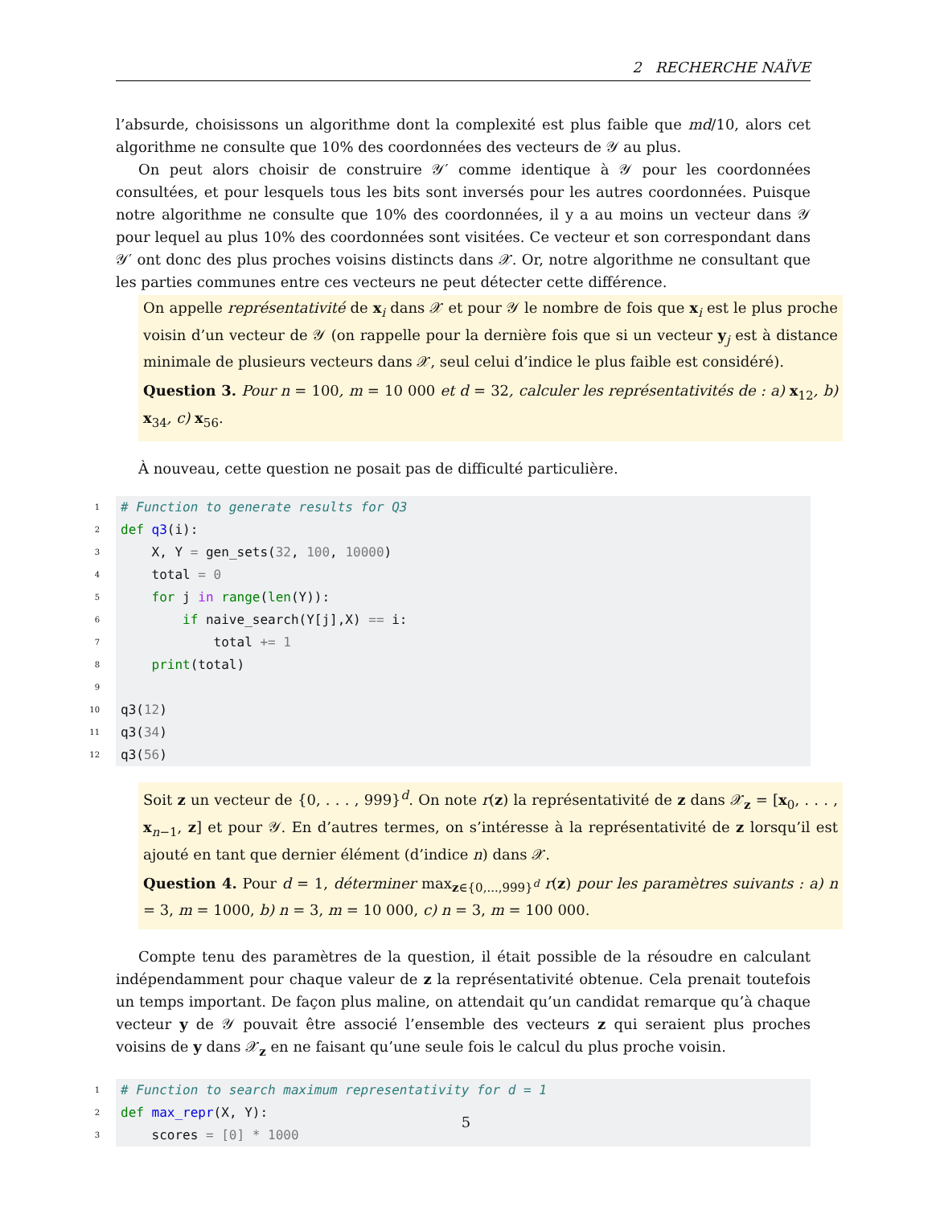2 RECHERCHE NAÏVE
l’absurde, choisissons un algorithme dont la complexité est plus faible que md/10, alors cet algorithme ne consulte que 10% des coordonnées des vecteurs de 𝒴 au plus.
On peut alors choisir de construire 𝒴′ comme identique à 𝒴 pour les coordonnées consultées, et pour lesquels tous les bits sont inversés pour les autres coordonnées. Puisque notre algorithme ne consulte que 10% des coordonnées, il y a au moins un vecteur dans 𝒴 pour lequel au plus 10% des coordonnées sont visitées. Ce vecteur et son correspondant dans 𝒴′ ont donc des plus proches voisins distincts dans 𝒳. Or, notre algorithme ne consultant que les parties communes entre ces vecteurs ne peut détecter cette différence.
On appelle représentativité de x<sub>i</sub> dans 𝒳 et pour 𝒴 le nombre de fois que x<sub>i</sub> est le plus proche voisin d’un vecteur de 𝒴 (on rappelle pour la dernière fois que si un vecteur y<sub>j</sub> est à distance minimale de plusieurs vecteurs dans 𝒳, seul celui d’indice le plus faible est considéré).
Question 3. Pour n = 100, m = 10 000 et d = 32, calculer les représentativités de : a) x<sub>12</sub>, b) x<sub>34</sub>, c) x<sub>56</sub>.
À nouveau, cette question ne posait pas de difficulté particulière.
1 # Function to generate results for Q3
2 def q3(i):
3 X, Y = gen_sets(32, 100, 10000)
4 total = 0
5 for j in range(len(Y)):
6 if naive_search(Y[j],X) == i:
7 total += 1
8 print(total)
9
10 q3(12)
11 q3(34)
12 q3(56)
Soit z un vecteur de {0, . . . , 999}<sup>d</sup>. On note r(z) la représentativité de z dans 𝒳<sub>z</sub> = [x<sub>0</sub>, . . . , x<sub>n−1</sub>, z] et pour 𝒴. En d’autres termes, on s’intéresse à la représentativité de z lorsqu’il est ajouté en tant que dernier élément (d’indice n) dans 𝒳.
Question 4. Pour d = 1, déterminer max<sub>z∈{0,...,999}<sup>d</sup></sub> r(z) pour les paramètres suivants : a) n = 3, m = 1000, b) n = 3, m = 10 000, c) n = 3, m = 100 000.
Compte tenu des paramètres de la question, il était possible de la résoudre en calculant indépendamment pour chaque valeur de z la représentativité obtenue. Cela prenait toutefois un temps important. De façon plus maline, on attendait qu’un candidat remarque qu’à chaque vecteur y de 𝒴 pouvait être associé l’ensemble des vecteurs z qui seraient plus proches voisins de y dans 𝒳<sub>z</sub> en ne faisant qu’une seule fois le calcul du plus proche voisin.
1 # Function to search maximum representativity for d = 1
2 def max_repr(X, Y):
3 scores = [0] * 1000
5